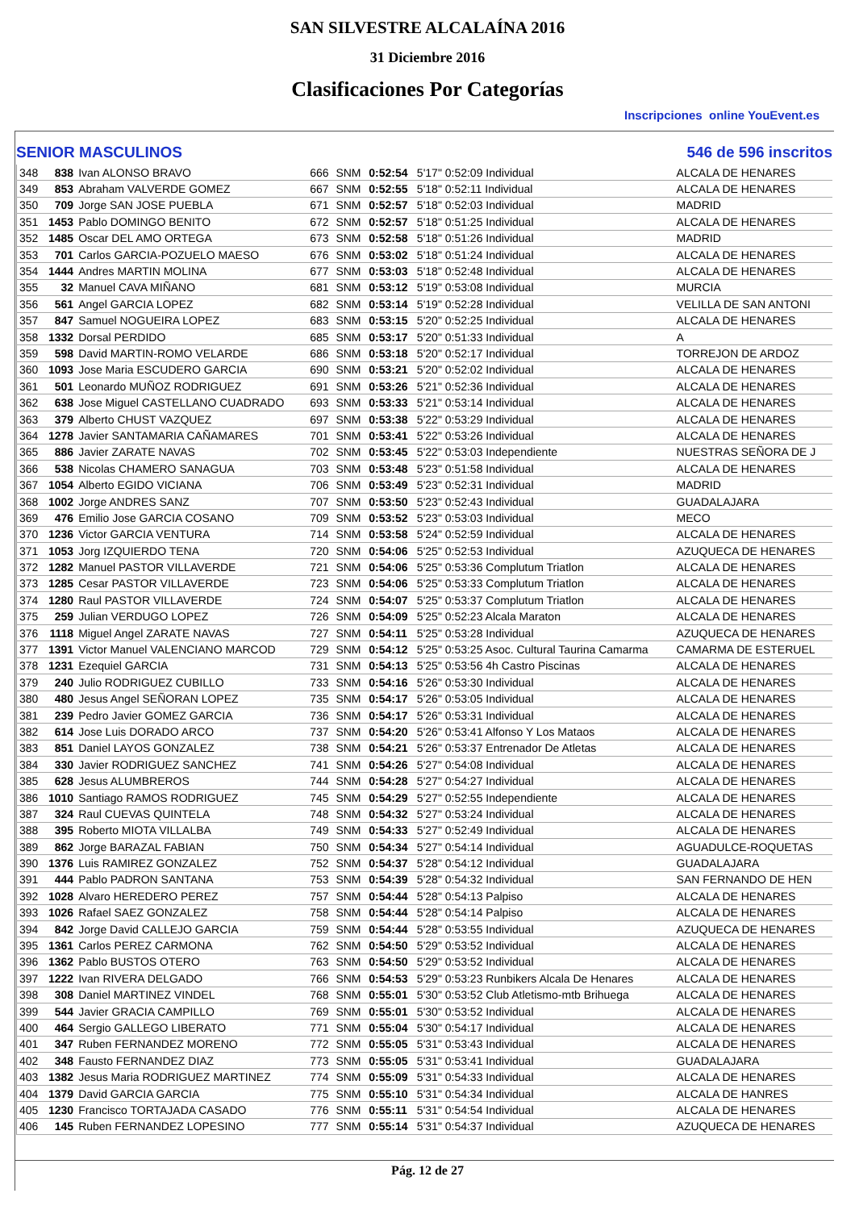SAN SILVESTRE ALCALAÍNA 2016
31 Diciembre 2016
Clasificaciones Por Categorías
Inscripciones online YouEvent.es
SENIOR MASCULINOS 546 de 596 inscritos
| 348 | 838 | Ivan ALONSO BRAVO | 666 | SNM | 0:52:54 | 5'17" 0:52:09 Individual | ALCALA DE HENARES |
| 349 | 853 | Abraham VALVERDE GOMEZ | 667 | SNM | 0:52:55 | 5'18" 0:52:11 Individual | ALCALA DE HENARES |
| 350 | 709 | Jorge SAN JOSE PUEBLA | 671 | SNM | 0:52:57 | 5'18" 0:52:03 Individual | MADRID |
| 351 | 1453 | Pablo DOMINGO BENITO | 672 | SNM | 0:52:57 | 5'18" 0:51:25 Individual | ALCALA DE HENARES |
| 352 | 1485 | Oscar DEL AMO ORTEGA | 673 | SNM | 0:52:58 | 5'18" 0:51:26 Individual | MADRID |
| 353 | 701 | Carlos GARCIA-POZUELO MAESO | 676 | SNM | 0:53:02 | 5'18" 0:51:24 Individual | ALCALA DE HENARES |
| 354 | 1444 | Andres MARTIN MOLINA | 677 | SNM | 0:53:03 | 5'18" 0:52:48 Individual | ALCALA DE HENARES |
| 355 | 32 | Manuel CAVA MIÑANO | 681 | SNM | 0:53:12 | 5'19" 0:53:08 Individual | MURCIA |
| 356 | 561 | Angel GARCIA LOPEZ | 682 | SNM | 0:53:14 | 5'19" 0:52:28 Individual | VELILLA DE SAN ANTONI |
| 357 | 847 | Samuel NOGUEIRA LOPEZ | 683 | SNM | 0:53:15 | 5'20" 0:52:25 Individual | ALCALA DE HENARES |
| 358 | 1332 | Dorsal PERDIDO | 685 | SNM | 0:53:17 | 5'20" 0:51:33 Individual | A |
| 359 | 598 | David MARTIN-ROMO VELARDE | 686 | SNM | 0:53:18 | 5'20" 0:52:17 Individual | TORREJON DE ARDOZ |
| 360 | 1093 | Jose Maria ESCUDERO GARCIA | 690 | SNM | 0:53:21 | 5'20" 0:52:02 Individual | ALCALA DE HENARES |
| 361 | 501 | Leonardo MUÑOZ RODRIGUEZ | 691 | SNM | 0:53:26 | 5'21" 0:52:36 Individual | ALCALA DE HENARES |
| 362 | 638 | Jose Miguel CASTELLANO CUADRADO | 693 | SNM | 0:53:33 | 5'21" 0:53:14 Individual | ALCALA DE HENARES |
| 363 | 379 | Alberto CHUST VAZQUEZ | 697 | SNM | 0:53:38 | 5'22" 0:53:29 Individual | ALCALA DE HENARES |
| 364 | 1278 | Javier SANTAMARIA CAÑAMARES | 701 | SNM | 0:53:41 | 5'22" 0:53:26 Individual | ALCALA DE HENARES |
| 365 | 886 | Javier ZARATE NAVAS | 702 | SNM | 0:53:45 | 5'22" 0:53:03 Independiente | NUESTRAS SEÑORA DE J |
| 366 | 538 | Nicolas CHAMERO SANAGUA | 703 | SNM | 0:53:48 | 5'23" 0:51:58 Individual | ALCALA DE HENARES |
| 367 | 1054 | Alberto EGIDO VICIANA | 706 | SNM | 0:53:49 | 5'23" 0:52:31 Individual | MADRID |
| 368 | 1002 | Jorge ANDRES SANZ | 707 | SNM | 0:53:50 | 5'23" 0:52:43 Individual | GUADALAJARA |
| 369 | 476 | Emilio Jose GARCIA COSANO | 709 | SNM | 0:53:52 | 5'23" 0:53:03 Individual | MECO |
| 370 | 1236 | Victor GARCIA VENTURA | 714 | SNM | 0:53:58 | 5'24" 0:52:59 Individual | ALCALA DE HENARES |
| 371 | 1053 | Jorg IZQUIERDO TENA | 720 | SNM | 0:54:06 | 5'25" 0:52:53 Individual | AZUQUECA DE HENARES |
| 372 | 1282 | Manuel PASTOR VILLAVERDE | 721 | SNM | 0:54:06 | 5'25" 0:53:36 Complutum Triatlon | ALCALA DE HENARES |
| 373 | 1285 | Cesar PASTOR VILLAVERDE | 723 | SNM | 0:54:06 | 5'25" 0:53:33 Complutum Triatlon | ALCALA DE HENARES |
| 374 | 1280 | Raul PASTOR VILLAVERDE | 724 | SNM | 0:54:07 | 5'25" 0:53:37 Complutum Triatlon | ALCALA DE HENARES |
| 375 | 259 | Julian VERDUGO LOPEZ | 726 | SNM | 0:54:09 | 5'25" 0:52:23 Alcala Maraton | ALCALA DE HENARES |
| 376 | 1118 | Miguel Angel ZARATE NAVAS | 727 | SNM | 0:54:11 | 5'25" 0:53:28 Individual | AZUQUECA DE HENARES |
| 377 | 1391 | Victor Manuel VALENCIANO MARCOD | 729 | SNM | 0:54:12 | 5'25" 0:53:25 Asoc. Cultural Taurina Camarma | CAMARMA DE ESTERUEL |
| 378 | 1231 | Ezequiel GARCIA | 731 | SNM | 0:54:13 | 5'25" 0:53:56 4h Castro Piscinas | ALCALA DE HENARES |
| 379 | 240 | Julio RODRIGUEZ CUBILLO | 733 | SNM | 0:54:16 | 5'26" 0:53:30 Individual | ALCALA DE HENARES |
| 380 | 480 | Jesus Angel SEÑORAN LOPEZ | 735 | SNM | 0:54:17 | 5'26" 0:53:05 Individual | ALCALA DE HENARES |
| 381 | 239 | Pedro Javier GOMEZ GARCIA | 736 | SNM | 0:54:17 | 5'26" 0:53:31 Individual | ALCALA DE HENARES |
| 382 | 614 | Jose Luis DORADO ARCO | 737 | SNM | 0:54:20 | 5'26" 0:53:41 Alfonso Y Los Mataos | ALCALA DE HENARES |
| 383 | 851 | Daniel LAYOS GONZALEZ | 738 | SNM | 0:54:21 | 5'26" 0:53:37 Entrenador De Atletas | ALCALA DE HENARES |
| 384 | 330 | Javier RODRIGUEZ SANCHEZ | 741 | SNM | 0:54:26 | 5'27" 0:54:08 Individual | ALCALA DE HENARES |
| 385 | 628 | Jesus ALUMBREROS | 744 | SNM | 0:54:28 | 5'27" 0:54:27 Individual | ALCALA DE HENARES |
| 386 | 1010 | Santiago RAMOS RODRIGUEZ | 745 | SNM | 0:54:29 | 5'27" 0:52:55 Independiente | ALCALA DE HENARES |
| 387 | 324 | Raul CUEVAS QUINTELA | 748 | SNM | 0:54:32 | 5'27" 0:53:24 Individual | ALCALA DE HENARES |
| 388 | 395 | Roberto MIOTA VILLALBA | 749 | SNM | 0:54:33 | 5'27" 0:52:49 Individual | ALCALA DE HENARES |
| 389 | 862 | Jorge BARAZAL FABIAN | 750 | SNM | 0:54:34 | 5'27" 0:54:14 Individual | AGUADULCE-ROQUETAS |
| 390 | 1376 | Luis RAMIREZ GONZALEZ | 752 | SNM | 0:54:37 | 5'28" 0:54:12 Individual | GUADALAJARA |
| 391 | 444 | Pablo PADRON SANTANA | 753 | SNM | 0:54:39 | 5'28" 0:54:32 Individual | SAN FERNANDO DE HEN |
| 392 | 1028 | Alvaro HEREDERO PEREZ | 757 | SNM | 0:54:44 | 5'28" 0:54:13 Palpiso | ALCALA DE HENARES |
| 393 | 1026 | Rafael SAEZ GONZALEZ | 758 | SNM | 0:54:44 | 5'28" 0:54:14 Palpiso | ALCALA DE HENARES |
| 394 | 842 | Jorge David CALLEJO GARCIA | 759 | SNM | 0:54:44 | 5'28" 0:53:55 Individual | AZUQUECA DE HENARES |
| 395 | 1361 | Carlos PEREZ CARMONA | 762 | SNM | 0:54:50 | 5'29" 0:53:52 Individual | ALCALA DE HENARES |
| 396 | 1362 | Pablo BUSTOS OTERO | 763 | SNM | 0:54:50 | 5'29" 0:53:52 Individual | ALCALA DE HENARES |
| 397 | 1222 | Ivan RIVERA DELGADO | 766 | SNM | 0:54:53 | 5'29" 0:53:23 Runbikers Alcala De Henares | ALCALA DE HENARES |
| 398 | 308 | Daniel MARTINEZ VINDEL | 768 | SNM | 0:55:01 | 5'30" 0:53:52 Club Atletismo-mtb Brihuega | ALCALA DE HENARES |
| 399 | 544 | Javier GRACIA CAMPILLO | 769 | SNM | 0:55:01 | 5'30" 0:53:52 Individual | ALCALA DE HENARES |
| 400 | 464 | Sergio GALLEGO LIBERATO | 771 | SNM | 0:55:04 | 5'30" 0:54:17 Individual | ALCALA DE HENARES |
| 401 | 347 | Ruben FERNANDEZ MORENO | 772 | SNM | 0:55:05 | 5'31" 0:53:43 Individual | ALCALA DE HENARES |
| 402 | 348 | Fausto FERNANDEZ DIAZ | 773 | SNM | 0:55:05 | 5'31" 0:53:41 Individual | GUADALAJARA |
| 403 | 1382 | Jesus Maria RODRIGUEZ MARTINEZ | 774 | SNM | 0:55:09 | 5'31" 0:54:33 Individual | ALCALA DE HENARES |
| 404 | 1379 | David GARCIA GARCIA | 775 | SNM | 0:55:10 | 5'31" 0:54:34 Individual | ALCALA DE HANRES |
| 405 | 1230 | Francisco TORTAJADA CASADO | 776 | SNM | 0:55:11 | 5'31" 0:54:54 Individual | ALCALA DE HENARES |
| 406 | 145 | Ruben FERNANDEZ LOPESINO | 777 | SNM | 0:55:14 | 5'31" 0:54:37 Individual | AZUQUECA DE HENARES |
Pág. 12 de 27